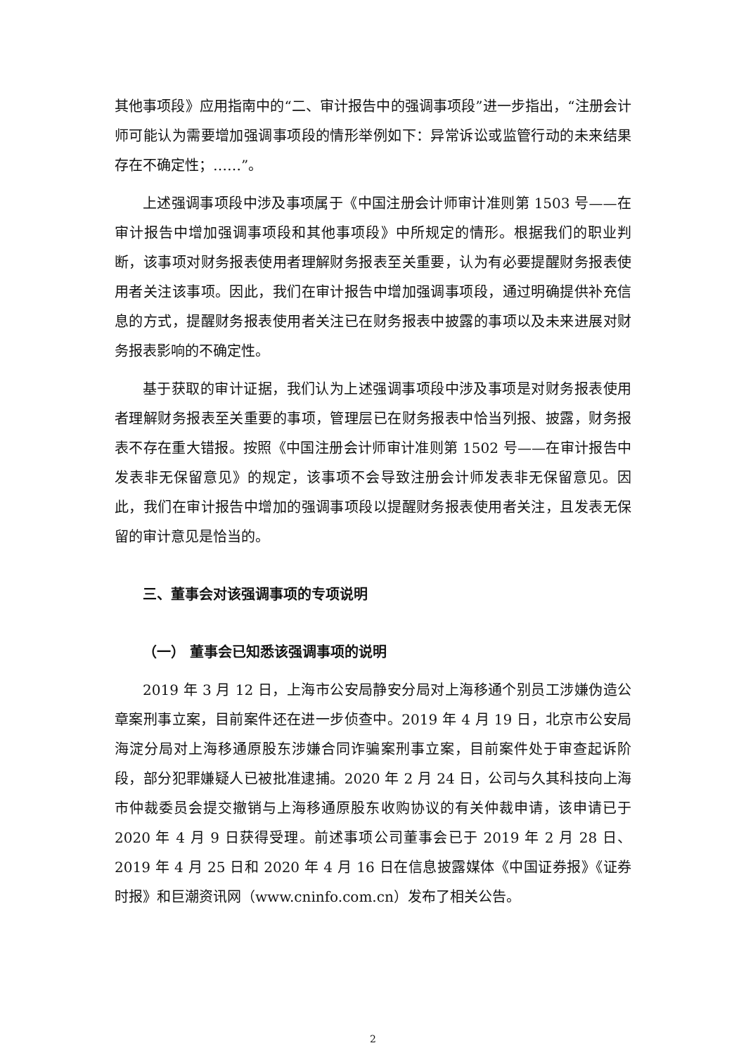其他事项段》应用指南中的“二、审计报告中的强调事项段”进一步指出，“注册会计师可能认为需要增加强调事项段的情形举例如下：异常诉讼或监管行动的未来结果存在不确定性；……”。
上述强调事项段中涉及事项属于《中国注册会计师审计准则第 1503 号——在审计报告中增加强调事项段和其他事项段》中所规定的情形。根据我们的职业判断，该事项对财务报表使用者理解财务报表至关重要，认为有必要提醒财务报表使用者关注该事项。因此，我们在审计报告中增加强调事项段，通过明确提供补充信息的方式，提醒财务报表使用者关注已在财务报表中披露的事项以及未来进展对财务报表影响的不确定性。
基于获取的审计证据，我们认为上述强调事项段中涉及事项是对财务报表使用者理解财务报表至关重要的事项，管理层已在财务报表中恰当列报、披露，财务报表不存在重大错报。按照《中国注册会计师审计准则第 1502 号——在审计报告中发表非无保留意见》的规定，该事项不会导致注册会计师发表非无保留意见。因此，我们在审计报告中增加的强调事项段以提醒财务报表使用者关注，且发表无保留的审计意见是恰当的。
三、董事会对该强调事项的专项说明
（一） 董事会已知悉该强调事项的说明
2019 年 3 月 12 日，上海市公安局静安分局对上海移通个别员工涉嫌伪造公章案刑事立案，目前案件还在进一步侦查中。2019 年 4 月 19 日，北京市公安局海淀分局对上海移通原股东涉嫌合同诈骗案刑事立案，目前案件处于审查起诉阶段，部分犯罪嫌疑人已被批准逮捕。2020 年 2 月 24 日，公司与久其科技向上海市仲裁委员会提交撤销与上海移通原股东收购协议的有关仲裁申请，该申请已于 2020 年 4 月 9 日获得受理。前述事项公司董事会已于 2019 年 2 月 28 日、2019 年 4 月 25 日和 2020 年 4 月 16 日在信息披露媒体《中国证券报》《证券时报》和巨潮资讯网（www.cninfo.com.cn）发布了相关公告。
2